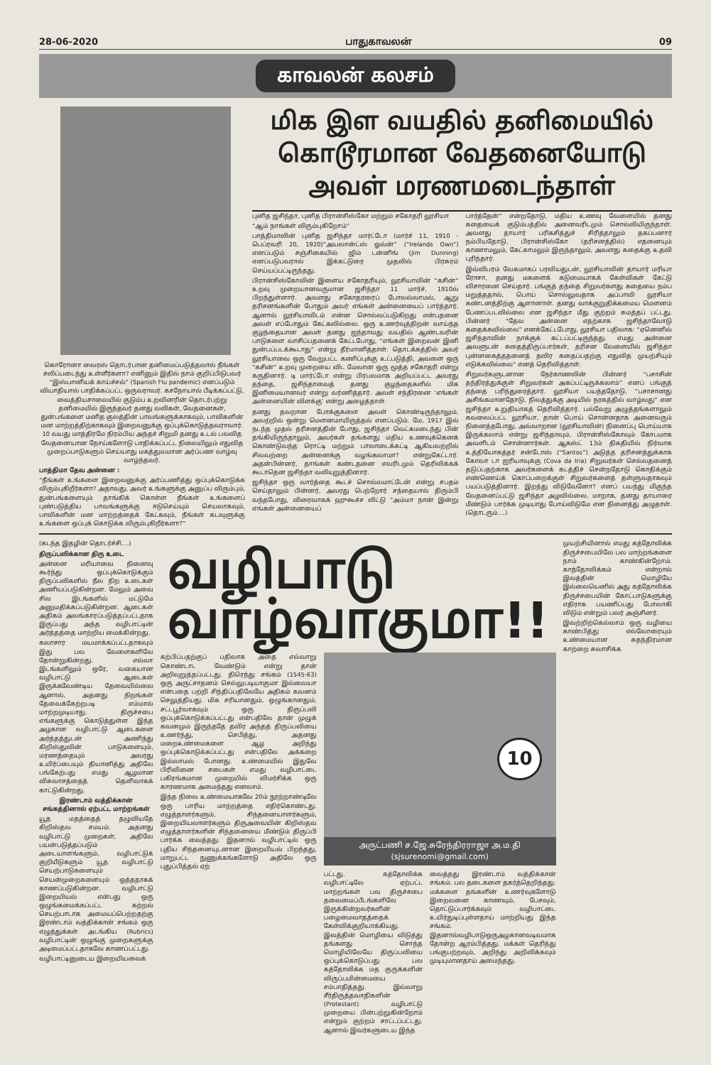28-06-2020 பாதுகாவலன் 09
காவலன் கலசம்
கொரோனா வைரஸ் தொடர்பான தனிமைப்படுத்தலால் நீங்கள் சலிப்படைந்து உள்ளீர்களா? எனினும் இதில் நாம் குறிப்பிடுபவர் “இஸ்பானியக் காய்ச்சல்” (Spanish Flu pandemic) எனப்படும் வியாதியால் பாதிக்கப்பட்ட ஒருவராவர். கசநோயால் பீடிக்கப்பட்டு, வைத்தியசாலையில் குடும்ப உறவினரின் தொடர்பற்று தனிமையில் இருந்தவர் தனது வலிகள், வேதனைகள், துன்பங்களை மனித குலத்தின் பாவங்களுக்காகவும், பாவிகளின் மன மாற்றத்திற்காகவும் இறைவனுக்கு ஒப்புக்கொடுத்தவராவார். 10 வயது மாத்திரமே நிரம்பிய அந்தச் சிறுமி தனது உடல் பலவித வேதனையான நோய்களோடு பாதிக்கப்பட்ட நிலையிலும் எதுவித முறைப்பாடுகளும் செய்யாது மகத்துவமான அர்ப்பண வாழ்வு வாழ்ந்தவர்.
பாத்திமா தேவ அன்னை :
“நீங்கள் உங்களை இறைவனுக்கு அர்ப்பணித்து ஒப்புக்கொடுக்க விரும்புகிறீர்களா? அதாவது, அவர் உங்களுக்கு அனுப்ப விரும்பும், துன்பங்களையும் தாங்கிக் கொள்ள நீங்கள் உங்களைப் புண்படுத்திய பாவங்களுக்கு ஈடுசெய்யும் செயலாகவும், பாவிகளின் மன மாற்றத்தைக் கேட்கவும், நீங்கள் கடவுளுக்கு உங்களை ஒப்புக் கொடுக்க விரும்புகிறீர்களா?”
மிக இள வயதில் தனிமையில்
கொடூரமான வேதனையோடு
அவள் மரணமடைந்தாள்
புனித ஜசிந்தா, புனித பிரான்சிஸ்கோ மற்றும் சகோதரி லூசியா
“ஆம் நாங்கள் விரும்புகிறோம்”
பாத்திமாவின் புனித ஜசிந்தா மார்ட்டோ (மார்ச் 11, 1910 - பெப்ரவரி 20, 1920)“அயலான்ட்ஸ் ஓவ்ன்” (“Irelands Own”) எனப்படும் சஞ்சிகையில் ஜிம் டன்னிங் (Jim Dunning) எனப்படுபவரால் இக்கட்டுரை முதலில் பிரசுரம் செய்யப்பட்டிருந்தது.
பிரான்சிஸ்கோவின் இளைய சகோதரியும், லூசியாவின் “கசின்” உறவு முறையானவருமான ஜசிந்தா 11 மார்ச், 1910ல் பிறந்துள்ளார். அவளது சகோதரரைப் போலல்லாமல், ஆறு தரிசனங்களின் போதும் அவர் எங்கள் அன்னையைப் பார்த்தார், ஆனால் லூசியாவிடம் என்ன சொல்லப்படுகிறது என்பதனை அவள் எப்போதும் கேட்கவில்லை. ஒரு உணர்வுத்திறன் வாய்ந்த குழந்தையான அவள் தனது ஐந்தாவது வயதில் ஆண்டவரின் பாடுகளை வாசிப்பதனைக் கேட்டபோது, “எங்கள் இறைவன் இனி துன்பப்படக்கூடாது” என்று தீர்மானித்தாள். தொடக்கத்தில் அவர் லூசியாவை ஒரு வேறுபட்ட கணிப்புக்கு உட்படுத்தி, அவளை ஒரு “கசின்” உறவு முறையை விட மேலான ஒரு மூத்த சகோதரி என்று கருதினார். டி மார்ட்டோ என்று பிரபலமாக அறியப்பட்ட அவரது தந்தை, ஜசிந்தாவைத் தனது குழந்தைகளில் மிக இனிமையானவர் என்று வர்ணித்தார். அவள் சந்திரனை ‘எங்கள் அன்னையின் விளக்கு’ என்று அழைத்தாள்.
தனது தவறான போக்குகளை அவள் கொண்டிருந்தாலும், அவற்றில் ஒன்று மௌனமாயிருத்தல் எனப்படும். மே, 1917 இல் நடந்த முதல் தரிசனத்தின் போது, ஜசிந்தா வெட்கமடைந்து பின் தங்கியிருந்தாலும், அவர்கள் தங்களது மதிய உணவுக்கெனக் கொண்டுவந்த ரொட்டி மற்றும் பாலாடைக்கட்டி ஆகியவற்றில் சிலவற்றை அன்னைக்கு வழங்கலாமா? என்றுகேட்டார். அதன்பின்னர், தாங்கள் கண்டதனை எவரிடமும் தெரிவிக்கக் கூடாதென ஜசிந்தா வலியுறுத்தினார்.
ஜசிந்தா ஒரு வார்த்தை கூடச் சொல்லமாட்டேன் என்று சபதம் செய்தாலும் பின்னர், அவரது பெற்றோர் சந்தையால் திரும்பி வந்தபோது, விரைவாகக் ஹுகூச்ச லிட்டு “அம்மா நான் இன்று எங்கள் அன்னையைப்
பார்த்தேன்” என்றதோடு, மதிய உணவு வேளையில் தனது கதையைக் குடும்பத்தில் அனைவரிடமும் சொல்லியிருந்தாள். அவளது தாயார் பரிகசித்துச் சிரித்தாலும் தகப்பனார் நம்பியதோடு, பிரான்சிஸ்கோ (தரிசனத்தில்) எதனையும் காணாமலும், கேட்காமலும் இருந்தாலும், அவளது கதைக்கு உதவி புரிந்தார்.
இவ்விபரம் வேகமாகப் பரவியதுடன், லூசியாவின் தாயார் மரியா ரோசா, தனது மகளைக் கடுமையாகக் கேள்விகள் கேட்டு விசாரனை செய்தார். பங்குத் தந்தை சிறுவர்களது கதையை நம்ப மறுத்ததால், பொய் சொல்லுவதாக அப்பாவி லூசியா கண்டனத்திற்கு ஆளானாள். தனது வாக்குறுதிக்கமைய மௌனம் பேணப்படவில்லை என ஜசிந்தா மீது குற்றம் சுமத்தப் பட்டது. பின்னர் “தேவ அன்னை எதற்காக ஜசிந்தாவோடு கதைக்கவில்லை” எனக்கேட்டபோது, லூசியா பதிலாக: “ஏனெனில் ஜசிந்தாவின் நாக்குக் கட்டப்பட்டிருந்தது. எமது அன்னை அவளுடன் கதைத்திருப்பார்கள், தரிசன வேளையில் ஜசிந்தா புன்னகைத்ததனைத் தவிர கதைப்பதற்கு எதுவித முயற்சியும் எடுக்கவில்லை” எனத் தெரிவித்தாள்.
சிறுவர்களுடனான நேர்காணலின் பின்னர் “பசாசின் தந்திரத்துக்குள் சிறுவர்கள் அகப்பட்டிருக்கலாம்” எனப் பங்குத் தந்தை பரிந்துரைத்தார். லூசியா பயந்ததோடு, “பசாசானது அசிங்கமானதோடு, நிலத்துக்கு அடியில் நரகத்தில் வாழ்வது” என ஜசிந்தா உறுதியாகத் தெரிவித்தார். பல்வேறு அழுத்தங்களாலும் கவலைப்பட்ட லூசியா, தான் பொய் சொன்னதாக அனைவரும் நினைத்தபோது, அவ்வாறான (லூசியாவின்) நினைப்பு பொய்யாக இருக்கலாம் என்று ஜசிந்தாவும், பிரான்சிஸ்கோவும் கோபமாக அவளிடம் சொன்னார்கள். ஆகஸ்ட் 13ம் திகதியில் நிர்வாக உத்தியோகத்தர் சன்டோஸ் (“Santos”) அடுத்த தரிசனத்துக்காக கோவா டா ஐரியாவுக்கு (Cova da Iria) சிறுவர்கள் செல்வதனைத் தடுப்பதற்காக அவர்களைக் கடத்திச் சென்றதோடு கொதிக்கும் எண்ணெய்க் கொப்பறைக்குள் சிறுவர்களைத் தள்ளுவதாகவும் பயப்படுத்தினார். இறந்து விடுவேனோ? எனப் பயந்து மிகுந்த வேதனைப்பட்டு ஜசிந்தா அழவில்லை, மாறாக, தனது தாயாரை மீண்டும் பார்க்க முடியாது போய்விடுமே என நினைத்து அழுதாள். (தொடரும்....)
(கடந்த இதழின் தொடர்ச்சி....)
திருப்பலிக்கான திரு உடை
அன்னை மரியாவை நினைவு கூர்ந்து ஒப்புக்கொடுக்கும் திருப்பலிகளில் நீல நிற உடைகள் அணியப்படுகின்றன. மேலும் அவை சில இடங்களில் மட்டுமே அனுமதிக்கப்படுகின்றன. ஆடைகள் அதிகம் அலங்காரப்படுத்தப்பட்டதாக இருப்பது அந்த வழிபாட்டின் அர்த்தத்தை மாற்றிய மைக்கின்றது.
கலாசார மயமாக்கப்பட்டதாகவும் இது பல வேளைகளிலே தோன்றுகின்றது. எல்லா இடங்களிலும் ஒரே, வகையான வழிபாட்டு ஆடைகள் இருக்கவேண்டிய தேவையில்லை ஆனால், அதனது நிறங்கள் தேவைக்கேற்றபடி எம்மால் மாற்றமுடியாது. திருச்சபை எங்களுக்கு கொடுத்துள்ள இந்த அழகான வழிபாட்டு ஆடைகளை அர்த்தத்துடன் அணிந்து கிறிஸ்துவின் பாடுகளையும், மரணத்தையும் அவரது உயிர்ப்பையும் தியானித்து அதிலே பங்கேற்பது எமது ஆழமான விசுவாசத்தைத் தெளிவாகக் காட்டுகின்றது.
இரண்டாம் வத்திக்கான் சங்கத்தினால் ஏற்பட்ட மாற்றங்கள்
யூத மதத்தைத் தழுவியதே கிறிஸ்தவ சமயம். அதனது வழிபாட்டு முறைகள், அதிலே பயன்படுத்தப்படும் அடையாளங்களும், வழிபாட்டுக் குறியீடுகளும் யூத வழிபாட்டு செயற்பாடுகளையும் செயன்முறைகளையும் ஒத்ததாகக் காணப்படுகின்றன. வழிபாட்டு இறையியல் என்பது ஒரு ஒழுங்கமைக்கப்பட்ட கற்றல் செயற்பாடாக அமையப்பெற்றதற்கு இரண்டாம் வத்திக்கான் சங்கம் ஒரு எழுத்துக்கள் அடங்கிய (Rubrics) வழிபாட்டின் ஒழுங்கு முறைகளுக்கு அடிமைப்பட்டதாகவே காணப்பட்டது.
வழிபாட்டினுடைய இறையியலைக்
வழிபாடு
வாழ்வாகுமா!!
கற்பிப்பதற்குப் பதிலாக அதை எவ்வாறு கொண்டாட வேண்டும் என்று தான் அறிவுறுத்தப்பட்டது. திரெந்து சங்கம் (1545-63) ஒரு அருட்சாதனம் செல்லுபடியாகுமா இல்லையா என்பதை பற்றி சிந்திப்பதிலேயே அதிகம் கவனம் செலுத்தியது. மிக சரியானதும், ஒழுங்கானதும், சட்டபூர்வாகவும் ஒரு திருப்பலி ஒப்புக்கொடுக்கப்பட்டது என்பதிலே தான் முழுக் கவனமும் இருந்ததே தவிர அந்தத் திருப்பலியை உணர்ந்து, செபித்து, அதனது மறைஉண்மைகளை ஆழ அறிந்து ஒப்புக்கொடுக்கப்பட்டது என்பதிலே அக்கறை இல்லாமல் போனது. உண்மையில் இதுவே பிரிவினை சபைகள் எமது வழிபாட்டை பகிரங்கமான முறையில் விமர்சிக்க ஒரு காரணமாக அமைந்தது எனலாம்.
இந்த நிலை உண்மையாகவே 20ம் நூற்றாண்டிலே ஒரு பாரிய மாற்றத்தை எதிர்கொண்டது. எழுத்தாளர்களும், சிந்தனையாளர்களும், இறையியலாளர்களும் திருஅவையின் கிறிஸ்தவ எழுத்தாளர்களின் சிந்தனையை மீண்டும் திருப்பி பார்க்க வைத்தது. இதனால் வழிபாட்டில் ஒரு புதிய சிந்தனையுடனான இறையியல் பிறந்தது, மாறுபட்ட நுணுக்கங்களோடு அதிலே ஒரு புதுப்பித்தல் ஏற்
10
அருட்பணி ச.ஜே.சுரேந்திரராஜா அ.ம.தி
(sjsurenomi@gmail.com)
பட்டது. கத்தோலிக்க வழிபாட்டிலே ஏற்பட்ட மாற்றங்கள் பல திருச்சபை தலைமைப்பீடங்களிலே இருக்கின்றவர்களின் பழைமைவாதத்தைக் கேள்விக்குறியாக்கியது. இலத்தின் மொழியை விடுத்து தங்களது சொந்த மொழியிலேயே திருப்பலியை ஒப்புக்கொடுப்பது பல கத்தோலிக்க மத குருக்களின் விருப்பமின்மையை சம்பாதித்தது. இவ்வாறு சீர்திருத்தவாதிகளின் (Protestant) வழிபாட்டு முறையை பின்பற்றுகின்றோம் என்றும் குற்றம் சாட்டப்பட்டது. ஆனால் இவர்களுடைய இந்த
வைத்தது இரண்டாம் வத்திக்கான் சங்கம். பல தடைகளை தகர்த்தெறிந்தது. மக்களை தங்களின் உணர்வுகளோடு இறைவனை காணவும், பேசவும், தொட்டுப்பார்க்கவும் வழிபாட்டை உயிர்துடிப்புள்ளதாய் மாற்றியது இந்த சங்கம். இதனால்வழிபாடுஒருஅழகானவடிவமாக தோன்ற ஆரம்பித்தது. மக்கள் தெரிந்து பங்குபற்றவும், அறிந்து அறிவிக்கவும் முடியுமானதாய் அமைந்தது.
முயற்சியினால் எமது கத்தோலிக்க திருச்சபையிலே பல மாற்றங்களை நாம் காண்கின்றோம். காத்தோலிக்கம் என்றால் இலத்தின் மொழியே இல்லையெனில் அது கத்தோலிக்க திருச்சபையின் கோட்பாடுகளுக்கு எதிராக பயணிப்பது போலாகி விடும் என்றும் பலர் அஞ்சினர்.
இவற்றிற்கெல்லாம் ஒரு வழியை காண்பித்து எல்லோரையும் உண்மையான சுதந்திரமான காற்றை சுவாசிக்க